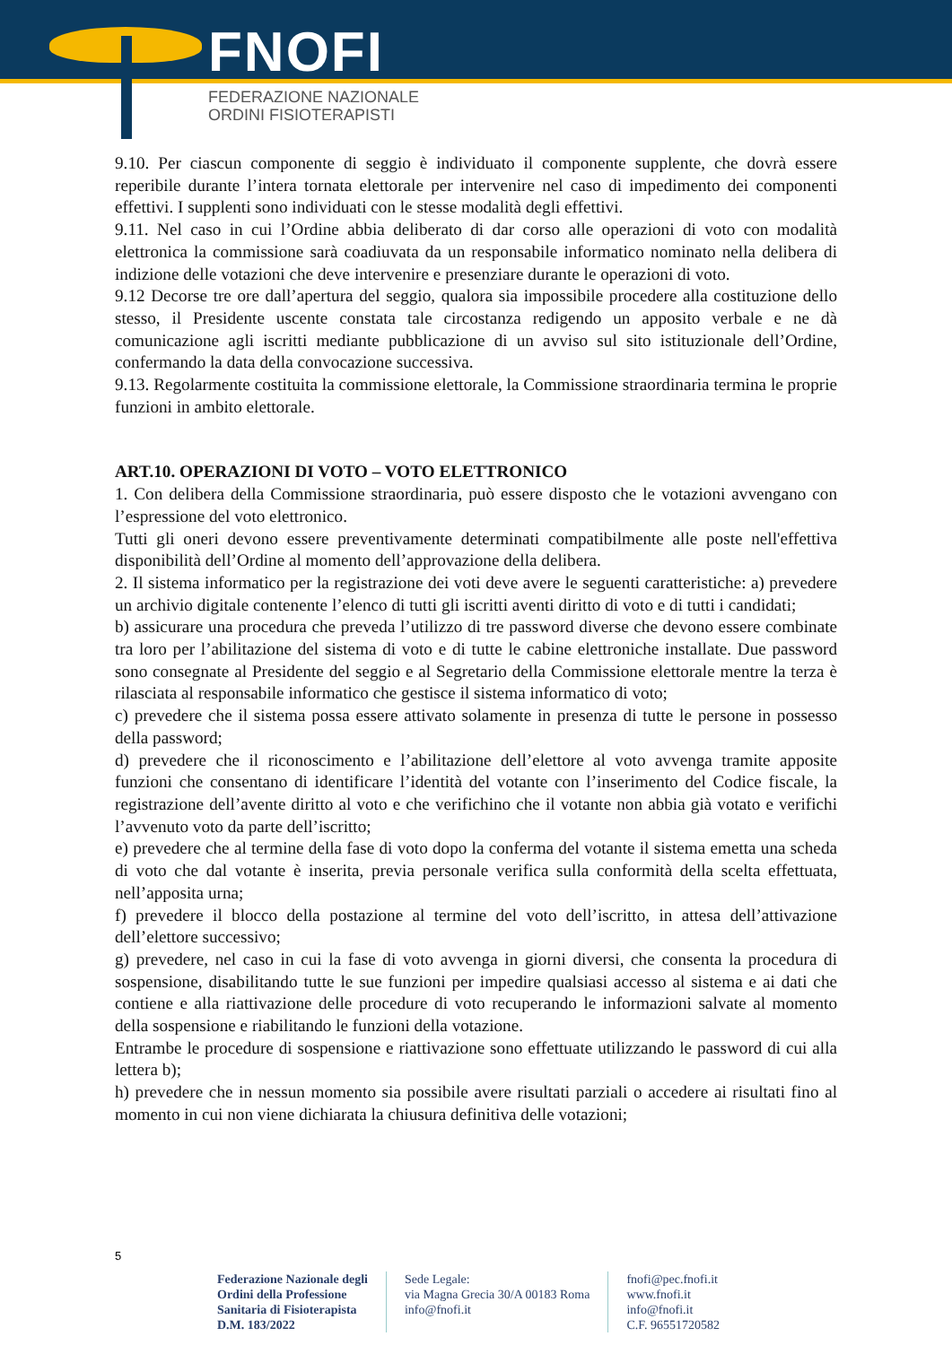FNOFI
FEDERAZIONE NAZIONALE
ORDINI FISIOTERAPISTI
9.10. Per ciascun componente di seggio è individuato il componente supplente, che dovrà essere reperibile durante l’intera tornata elettorale per intervenire nel caso di impedimento dei componenti effettivi. I supplenti sono individuati con le stesse modalità degli effettivi.
9.11. Nel caso in cui l’Ordine abbia deliberato di dar corso alle operazioni di voto con modalità elettronica la commissione sarà coadiuvata da un responsabile informatico nominato nella delibera di indizione delle votazioni che deve intervenire e presenziare durante le operazioni di voto.
9.12 Decorse tre ore dall’apertura del seggio, qualora sia impossibile procedere alla costituzione dello stesso, il Presidente uscente constata tale circostanza redigendo un apposito verbale e ne dà comunicazione agli iscritti mediante pubblicazione di un avviso sul sito istituzionale dell’Ordine, confermando la data della convocazione successiva.
9.13. Regolarmente costituita la commissione elettorale, la Commissione straordinaria termina le proprie funzioni in ambito elettorale.
ART.10. OPERAZIONI DI VOTO – VOTO ELETTRONICO
1. Con delibera della Commissione straordinaria, può essere disposto che le votazioni avvengano con l’espressione del voto elettronico.
Tutti gli oneri devono essere preventivamente determinati compatibilmente alle poste nell'effettiva disponibilità dell’Ordine al momento dell’approvazione della delibera.
2. Il sistema informatico per la registrazione dei voti deve avere le seguenti caratteristiche: a) prevedere un archivio digitale contenente l’elenco di tutti gli iscritti aventi diritto di voto e di tutti i candidati;
b) assicurare una procedura che preveda l’utilizzo di tre password diverse che devono essere combinate tra loro per l’abilitazione del sistema di voto e di tutte le cabine elettroniche installate. Due password sono consegnate al Presidente del seggio e al Segretario della Commissione elettorale mentre la terza è rilasciata al responsabile informatico che gestisce il sistema informatico di voto;
c) prevedere che il sistema possa essere attivato solamente in presenza di tutte le persone in possesso della password;
d) prevedere che il riconoscimento e l’abilitazione dell’elettore al voto avvenga tramite apposite funzioni che consentano di identificare l’identità del votante con l’inserimento del Codice fiscale, la registrazione dell’avente diritto al voto e che verifichino che il votante non abbia già votato e verifichi l’avvenuto voto da parte dell’iscritto;
e) prevedere che al termine della fase di voto dopo la conferma del votante il sistema emetta una scheda di voto che dal votante è inserita, previa personale verifica sulla conformità della scelta effettuata, nell’apposita urna;
f) prevedere il blocco della postazione al termine del voto dell’iscritto, in attesa dell’attivazione dell’elettore successivo;
g) prevedere, nel caso in cui la fase di voto avvenga in giorni diversi, che consenta la procedura di sospensione, disabilitando tutte le sue funzioni per impedire qualsiasi accesso al sistema e ai dati che contiene e alla riattivazione delle procedure di voto recuperando le informazioni salvate al momento della sospensione e riabilitando le funzioni della votazione.
Entrambe le procedure di sospensione e riattivazione sono effettuate utilizzando le password di cui alla lettera b);
h) prevedere che in nessun momento sia possibile avere risultati parziali o accedere ai risultati fino al momento in cui non viene dichiarata la chiusura definitiva delle votazioni;
5
Federazione Nazionale degli
Ordini della Professione
Sanitaria di Fisioterapista
D.M. 183/2022
Sede Legale:
via Magna Grecia 30/A 00183 Roma
info@fnofi.it
fnofi@pec.fnofi.it
www.fnofi.it
info@fnofi.it
C.F. 96551720582